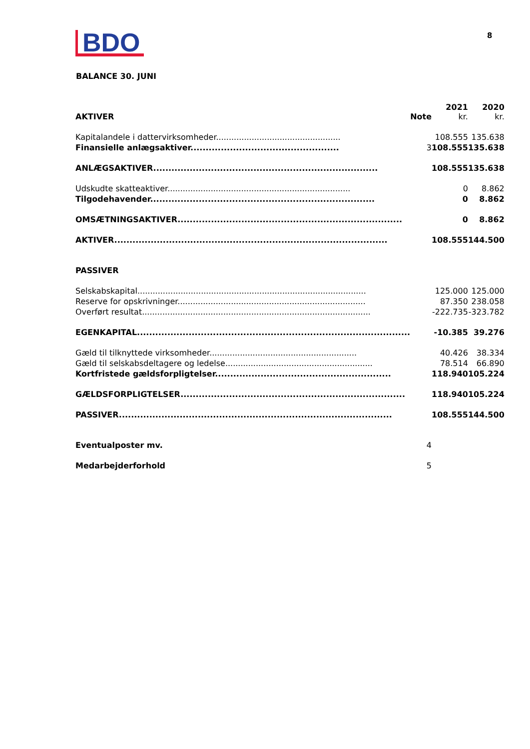BDO
8
BALANCE 30. JUNI
| AKTIVER | Note | 2021 kr. | 2020 kr. |
| --- | --- | --- | --- |
| Kapitalandele i dattervirksomheder................................................. | | 108.555 | 135.638 |
| Finansielle anlægsaktiver................................................. | 3 | 108.555 | 135.638 |
| ANLÆGSAKTIVER.......................................................................... | | 108.555 | 135.638 |
| Udskudte skatteaktiver........................................................................ | | 0 | 8.862 |
| Tilgodehavender.......................................................................... | | 0 | 8.862 |
| OMSÆTNINGSAKTIVER.......................................................................... | | 0 | 8.862 |
| AKTIVER.......................................................................................... | | 108.555 | 144.500 |
| PASSIVER | | | |
| Selskabskapital.......................................................................................... | | 125.000 | 125.000 |
| Reserve for opskrivninger.......................................................................... | | 87.350 | 238.058 |
| Overført resultat.......................................................................................... | | -222.735 | -323.782 |
| EGENKAPITAL.......................................................................................... | | -10.385 | 39.276 |
| Gæld til tilknyttede virksomheder.......................................................... | | 40.426 | 38.334 |
| Gæld til selskabsdeltagere og ledelse.......................................................... | | 78.514 | 66.890 |
| Kortfristede gældsforpligtelser.......................................................... | | 118.940 | 105.224 |
| GÆLDSFORPLIGTELSER.......................................................................... | | 118.940 | 105.224 |
| PASSIVER.......................................................................................... | | 108.555 | 144.500 |
| Eventualposter mv. | 4 | | |
| Medarbejderforhold | 5 | | |